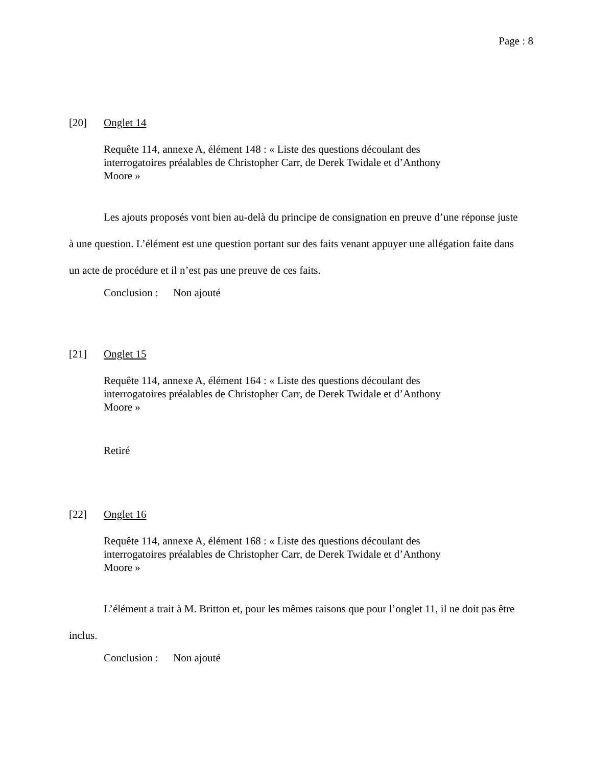Page : 8
[20] Onglet 14
Requête 114, annexe A, élément 148 : « Liste des questions découlant des interrogatoires préalables de Christopher Carr, de Derek Twidale et d’Anthony Moore »
Les ajouts proposés vont bien au-delà du principe de consignation en preuve d’une réponse juste à une question. L’élément est une question portant sur des faits venant appuyer une allégation faite dans un acte de procédure et il n’est pas une preuve de ces faits.
Conclusion : Non ajouté
[21] Onglet 15
Requête 114, annexe A, élément 164 : « Liste des questions découlant des interrogatoires préalables de Christopher Carr, de Derek Twidale et d’Anthony Moore »
Retiré
[22] Onglet 16
Requête 114, annexe A, élément 168 : « Liste des questions découlant des interrogatoires préalables de Christopher Carr, de Derek Twidale et d’Anthony Moore »
L’élément a trait à M. Britton et, pour les mêmes raisons que pour l’onglet 11, il ne doit pas être inclus.
Conclusion : Non ajouté